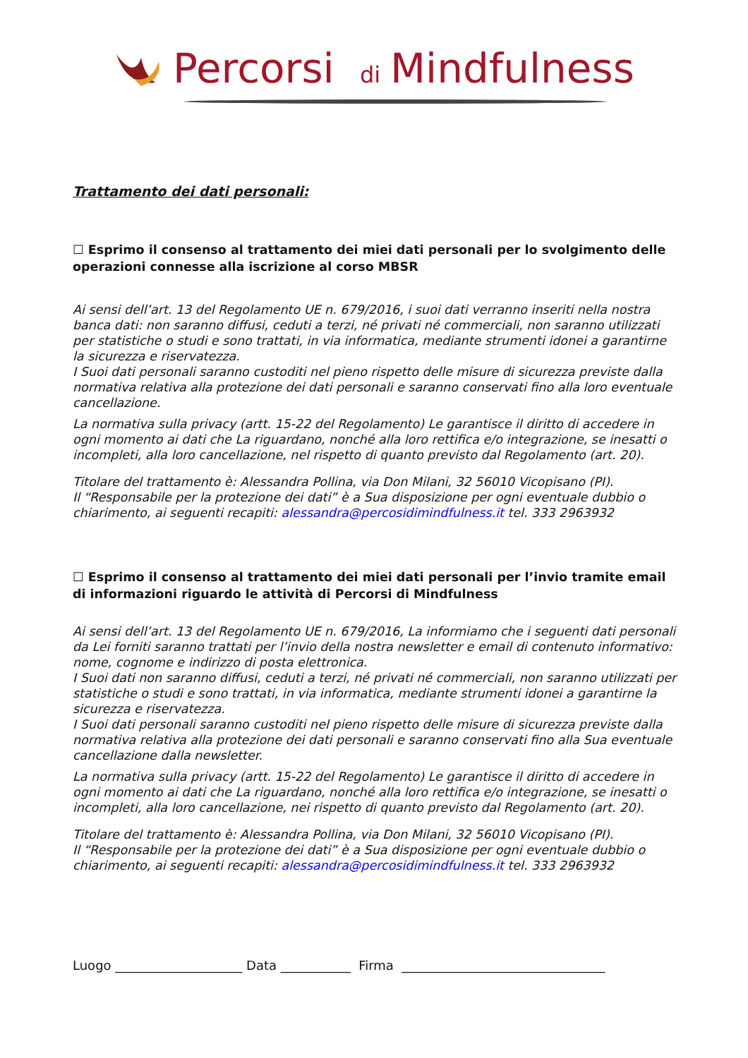Percorsi
di
Mindfulness
Trattamento dei dati personali:
☐ Esprimo il consenso al trattamento dei miei dati personali per lo svolgimento delle operazioni connesse alla iscrizione al corso MBSR
Ai sensi dell’art. 13 del Regolamento UE n. 679/2016, i suoi dati verranno inseriti nella nostra banca dati: non saranno diffusi, ceduti a terzi, né privati né commerciali, non saranno utilizzati per statistiche o studi e sono trattati, in via informatica, mediante strumenti idonei a garantirne la sicurezza e riservatezza.
I Suoi dati personali saranno custoditi nel pieno rispetto delle misure di sicurezza previste dalla normativa relativa alla protezione dei dati personali e saranno conservati fino alla loro eventuale cancellazione.
La normativa sulla privacy (artt. 15-22 del Regolamento) Le garantisce il diritto di accedere in ogni momento ai dati che La riguardano, nonché alla loro rettifica e/o integrazione, se inesatti o incompleti, alla loro cancellazione, nel rispetto di quanto previsto dal Regolamento (art. 20).
Titolare del trattamento è: Alessandra Pollina, via Don Milani, 32 56010 Vicopisano (PI).
Il “Responsabile per la protezione dei dati” è a Sua disposizione per ogni eventuale dubbio o chiarimento, ai seguenti recapiti: alessandra@percosidimindfulness.it tel. 333 2963932
☐ Esprimo il consenso al trattamento dei miei dati personali per l’invio tramite email di informazioni riguardo le attività di Percorsi di Mindfulness
Ai sensi dell’art. 13 del Regolamento UE n. 679/2016, La informiamo che i seguenti dati personali da Lei forniti saranno trattati per l’invio della nostra newsletter e email di contenuto informativo: nome, cognome e indirizzo di posta elettronica.
I Suoi dati non saranno diffusi, ceduti a terzi, né privati né commerciali, non saranno utilizzati per statistiche o studi e sono trattati, in via informatica, mediante strumenti idonei a garantirne la sicurezza e riservatezza.
I Suoi dati personali saranno custoditi nel pieno rispetto delle misure di sicurezza previste dalla normativa relativa alla protezione dei dati personali e saranno conservati fino alla Sua eventuale cancellazione dalla newsletter.
La normativa sulla privacy (artt. 15-22 del Regolamento) Le garantisce il diritto di accedere in ogni momento ai dati che La riguardano, nonché alla loro rettifica e/o integrazione, se inesatti o incompleti, alla loro cancellazione, nei rispetto di quanto previsto dal Regolamento (art. 20).
Titolare del trattamento è: Alessandra Pollina, via Don Milani, 32 56010 Vicopisano (PI).
Il “Responsabile per la protezione dei dati” è a Sua disposizione per ogni eventuale dubbio o chiarimento, ai seguenti recapiti: alessandra@percosidimindfulness.it tel. 333 2963932
Luogo ____________________ Data ___________ Firma ________________________________